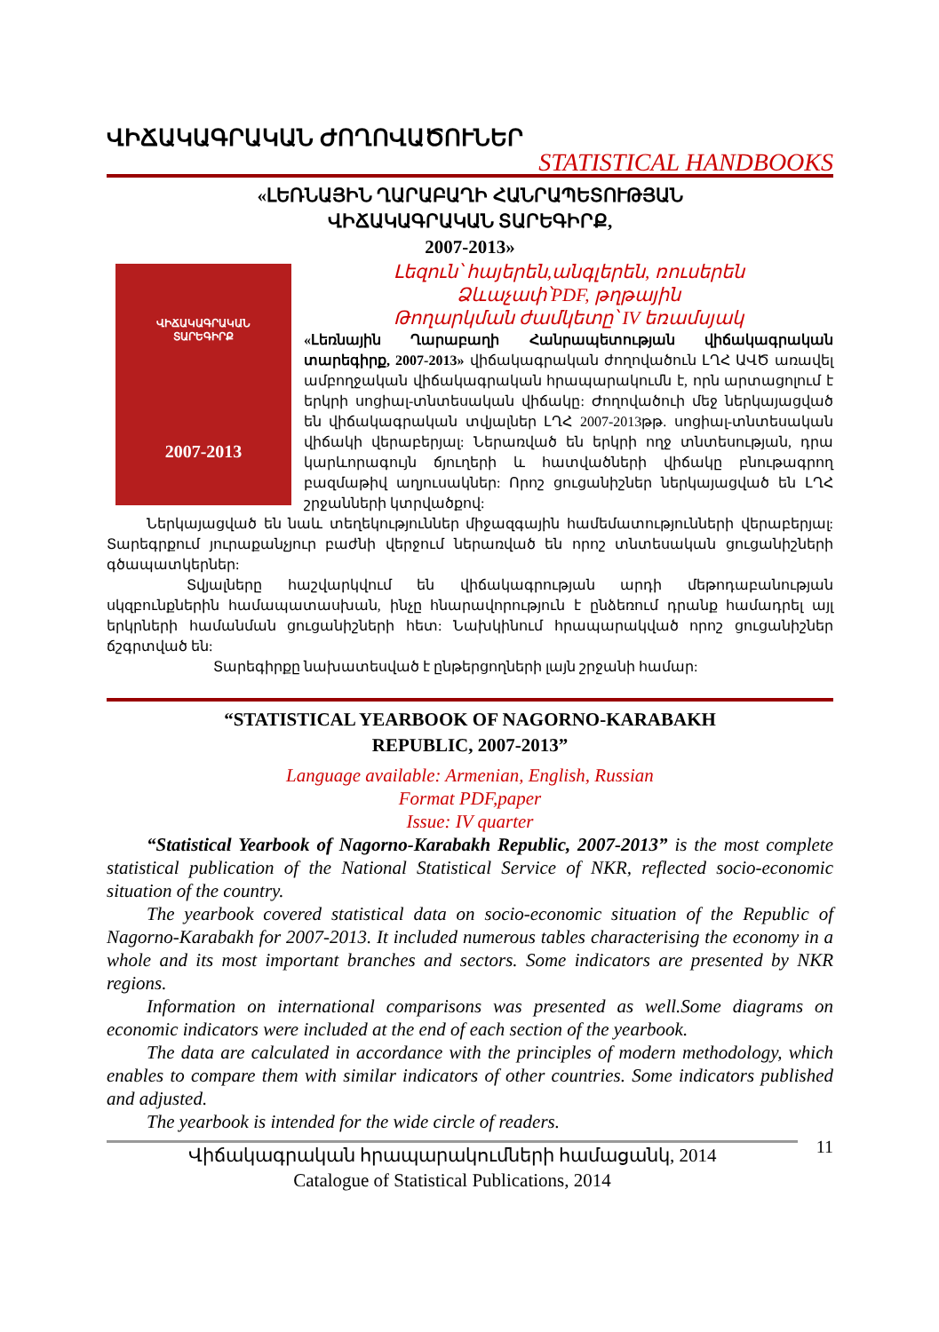ՎԻՃԱԿԱԳՐԱԿԱՆ ԺՈՂՈՎԱԾՈՒՆԵՐ
STATISTICAL HANDBOOKS
«ԼԵՌՆԱՅԻՆ ՂԱՐԱԲԱՂԻ ՀԱՆՐԱՊԵՏՈՒԹՅԱՆ
ՎԻՃԱԿԱԳՐԱԿԱՆ ՏԱՐԵԳԻՐՔ,
2007-2013»
ՎԻՃԱԿԱԳՐԱԿԱՆ
ՏԱՐԵԳԻՐՔ
2007-2013
Լեզուն՝ հայերեն,անգլերեն, ռուսերեն
Ձևաչափ՝PDF, թղթային
Թողարկման ժամկետը՝ IV եռամսյակ
«Լեռնային Ղարաբաղի Հանրապետության վիճակագրական տարեգիրք, 2007-2013» վիճակագրական ժողովածուն ԼՂՀ ԱՎԾ առավել ամբողջական վիճակագրական հրապարակումն է, որն արտացոլում է երկրի սոցիալ-տնտեսական վիճակը: Ժողովածուի մեջ ներկայացված են վիճակագրական տվյալներ ԼՂՀ 2007-2013թթ. սոցիալ-տնտեսական վիճակի վերաբերյալ: Ներառված են երկրի ողջ տնտեսության, դրա կարևորագույն ճյուղերի և հատվածների վիճակը բնութագրող բազմաթիվ աղյուսակներ: Որոշ ցուցանիշներ ներկայացված են ԼՂՀ շրջանների կտրվածքով:
Ներկայացված են նաև տեղեկություններ միջազգային համեմատությունների վերաբերյալ: Տարեգրքում յուրաքանչյուր բաժնի վերջում ներառված են որոշ տնտեսական ցուցանիշների գծապատկերներ:
Տվյալները հաշվարկվում են վիճակագրության արդի մեթոդաբանության սկզբունքներին համապատասխան, ինչը հնարավորություն է ընձեռում դրանք համադրել այլ երկրների համանման ցուցանիշների հետ: Նախկինում հրապարակված որոշ ցուցանիշներ ճշգրտված են:
Տարեգիրքը նախատեսված է ընթերցողների լայն շրջանի համար:
“STATISTICAL YEARBOOK OF NAGORNO-KARABAKH
REPUBLIC, 2007-2013”
Language available: Armenian, English, Russian
Format PDF,paper
Issue: IV quarter
“Statistical Yearbook of Nagorno-Karabakh Republic, 2007-2013” is the most complete statistical publication of the National Statistical Service of NKR, reflected socio-economic situation of the country.
The yearbook covered statistical data on socio-economic situation of the Republic of Nagorno-Karabakh for 2007-2013. It included numerous tables characterising the economy in a whole and its most important branches and sectors. Some indicators are presented by NKR regions.
Information on international comparisons was presented as well.Some diagrams on economic indicators were included at the end of each section of the yearbook.
The data are calculated in accordance with the principles of modern methodology, which enables to compare them with similar indicators of other countries. Some indicators published and adjusted.
The yearbook is intended for the wide circle of readers.
Վիճակագրական հրապարակումների համացանկ, 2014
Catalogue of Statistical Publications, 2014
11